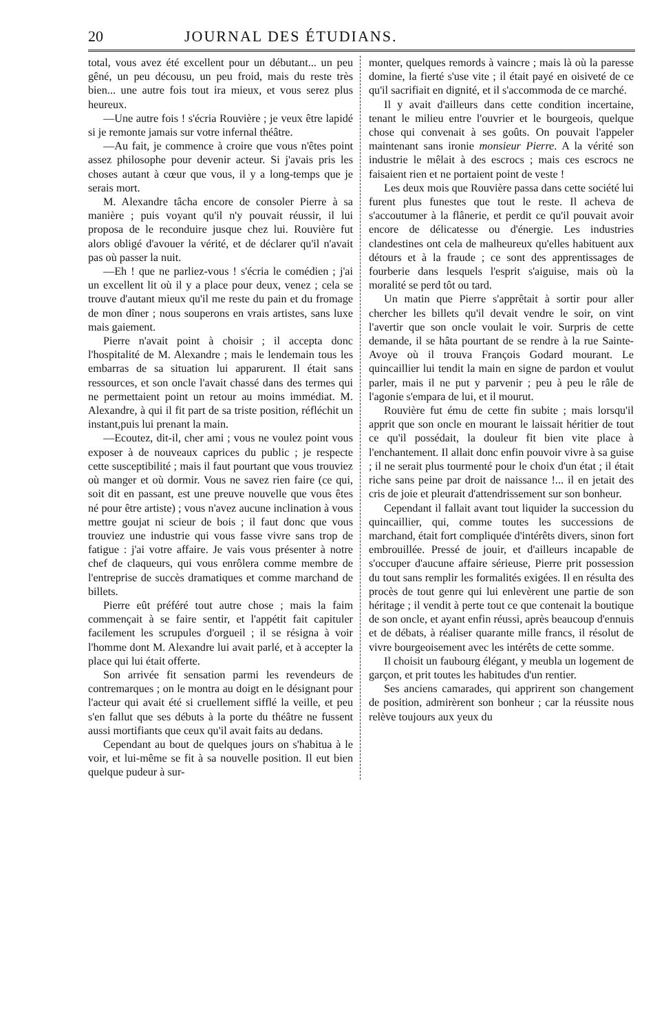20 JOURNAL DES ÉTUDIANS.
total, vous avez été excellent pour un débutant... un peu gêné, un peu décousu, un peu froid, mais du reste très bien... une autre fois tout ira mieux, et vous serez plus heureux.
—Une autre fois ! s'écria Rouvière ; je veux être lapidé si je remonte jamais sur votre infernal théâtre.
—Au fait, je commence à croire que vous n'êtes point assez philosophe pour devenir acteur. Si j'avais pris les choses autant à cœur que vous, il y a long-temps que je serais mort.
M. Alexandre tâcha encore de consoler Pierre à sa manière ; puis voyant qu'il n'y pouvait réussir, il lui proposa de le reconduire jusque chez lui. Rouvière fut alors obligé d'avouer la vérité, et de déclarer qu'il n'avait pas où passer la nuit.
—Eh ! que ne parliez-vous ! s'écria le comédien ; j'ai un excellent lit où il y a place pour deux, venez ; cela se trouve d'autant mieux qu'il me reste du pain et du fromage de mon dîner ; nous souperons en vrais artistes, sans luxe mais gaiement.
Pierre n'avait point à choisir ; il accepta donc l'hospitalité de M. Alexandre ; mais le lendemain tous les embarras de sa situation lui apparurent. Il était sans ressources, et son oncle l'avait chassé dans des termes qui ne permettaient point un retour au moins immédiat. M. Alexandre, à qui il fit part de sa triste position, réfléchit un instant,puis lui prenant la main.
—Ecoutez, dit-il, cher ami ; vous ne voulez point vous exposer à de nouveaux caprices du public ; je respecte cette susceptibilité ; mais il faut pourtant que vous trouviez où manger et où dormir. Vous ne savez rien faire (ce qui, soit dit en passant, est une preuve nouvelle que vous êtes né pour être artiste) ; vous n'avez aucune inclination à vous mettre goujat ni scieur de bois ; il faut donc que vous trouviez une industrie qui vous fasse vivre sans trop de fatigue : j'ai votre affaire. Je vais vous présenter à notre chef de claqueurs, qui vous enrôlera comme membre de l'entreprise de succès dramatiques et comme marchand de billets.
Pierre eût préféré tout autre chose ; mais la faim commençait à se faire sentir, et l'appétit fait capituler facilement les scrupules d'orgueil ; il se résigna à voir l'homme dont M. Alexandre lui avait parlé, et à accepter la place qui lui était offerte.
Son arrivée fit sensation parmi les revendeurs de contremarques ; on le montra au doigt en le désignant pour l'acteur qui avait été si cruellement sifflé la veille, et peu s'en fallut que ses débuts à la porte du théâtre ne fussent aussi mortifiants que ceux qu'il avait faits au dedans.
Cependant au bout de quelques jours on s'habitua à le voir, et lui-même se fit à sa nouvelle position. Il eut bien quelque pudeur à sur-
monter, quelques remords à vaincre ; mais là où la paresse domine, la fierté s'use vite ; il était payé en oisiveté de ce qu'il sacrifiait en dignité, et il s'accommoda de ce marché.
Il y avait d'ailleurs dans cette condition incertaine, tenant le milieu entre l'ouvrier et le bourgeois, quelque chose qui convenait à ses goûts. On pouvait l'appeler maintenant sans ironie monsieur Pierre. A la vérité son industrie le mêlait à des escrocs ; mais ces escrocs ne faisaient rien et ne portaient point de veste !
Les deux mois que Rouvière passa dans cette société lui furent plus funestes que tout le reste. Il acheva de s'accoutumer à la flânerie, et perdit ce qu'il pouvait avoir encore de délicatesse ou d'énergie. Les industries clandestines ont cela de malheureux qu'elles habituent aux détours et à la fraude ; ce sont des apprentissages de fourberie dans lesquels l'esprit s'aiguise, mais où la moralité se perd tôt ou tard.
Un matin que Pierre s'apprêtait à sortir pour aller chercher les billets qu'il devait vendre le soir, on vint l'avertir que son oncle voulait le voir. Surpris de cette demande, il se hâta pourtant de se rendre à la rue Sainte-Avoye où il trouva François Godard mourant. Le quincaillier lui tendit la main en signe de pardon et voulut parler, mais il ne put y parvenir ; peu à peu le râle de l'agonie s'empara de lui, et il mourut.
Rouvière fut ému de cette fin subite ; mais lorsqu'il apprit que son oncle en mourant le laissait héritier de tout ce qu'il possédait, la douleur fit bien vite place à l'enchantement. Il allait donc enfin pouvoir vivre à sa guise ; il ne serait plus tourmenté pour le choix d'un état ; il était riche sans peine par droit de naissance !... il en jetait des cris de joie et pleurait d'attendrissement sur son bonheur.
Cependant il fallait avant tout liquider la succession du quincaillier, qui, comme toutes les successions de marchand, était fort compliquée d'intérêts divers, sinon fort embrouillée. Pressé de jouir, et d'ailleurs incapable de s'occuper d'aucune affaire sérieuse, Pierre prit possession du tout sans remplir les formalités exigées. Il en résulta des procès de tout genre qui lui enlevèrent une partie de son héritage ; il vendit à perte tout ce que contenait la boutique de son oncle, et ayant enfin réussi, après beaucoup d'ennuis et de débats, à réaliser quarante mille francs, il résolut de vivre bourgeoisement avec les intérêts de cette somme.
Il choisit un faubourg élégant, y meubla un logement de garçon, et prit toutes les habitudes d'un rentier.
Ses anciens camarades, qui apprirent son changement de position, admirèrent son bonheur ; car la réussite nous relève toujours aux yeux du